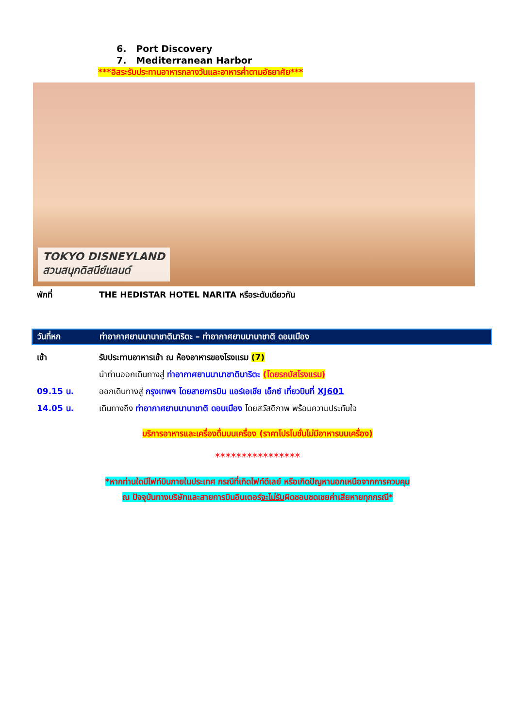6. Port Discovery
7. Mediterranean Harbor
***อิสระรับประทานอาหารกลางวันและอาหารค่ำตามอัธยาศัย***
TOKYO DISNEYLAND
สวนสนุกดิสนีย์แลนด์
พักที่ THE HEDISTAR HOTEL NARITA หรือระดับเดียวกัน
วันที่หก ท่าอากาศยานนานาชาตินาริตะ – ท่าอากาศยานนานาชาติ ดอนเมือง
เช้า รับประทานอาหารเช้า ณ ห้องอาหารของโรงแรม (7)
นำท่านออกเดินทางสู่ ท่าอากาศยานนานาชาตินาริตะ (โดยรถบัสโรงแรม)
09.15 น. ออกเดินทางสู่ กรุงเทพฯ โดยสายการบิน แอร์เอเชีย เอ็กซ์ เที่ยวบินที่ XJ601
14.05 น. เดินทางถึง ท่าอากาศยานนานาชาติ ดอนเมือง โดยสวัสดิภาพ พร้อมความประทับใจ
บริการอาหารและเครื่องดื่มบนเครื่อง (ราคาโปรโมชั่นไม่มีอาหารบนเครื่อง)
****************
*หากท่านใดมีไฟท์บินภายในประเทศ กรณีที่เกิดไฟท์ดีเลย์ หรือเกิดปัญหานอกเหนือจากการควบคุม
ณ ปัจจุบันทางบริษัทและสายการบินอินเตอร์จะไม่รับผิดชอบชดเชยค่าเสียหายทุกกรณี*